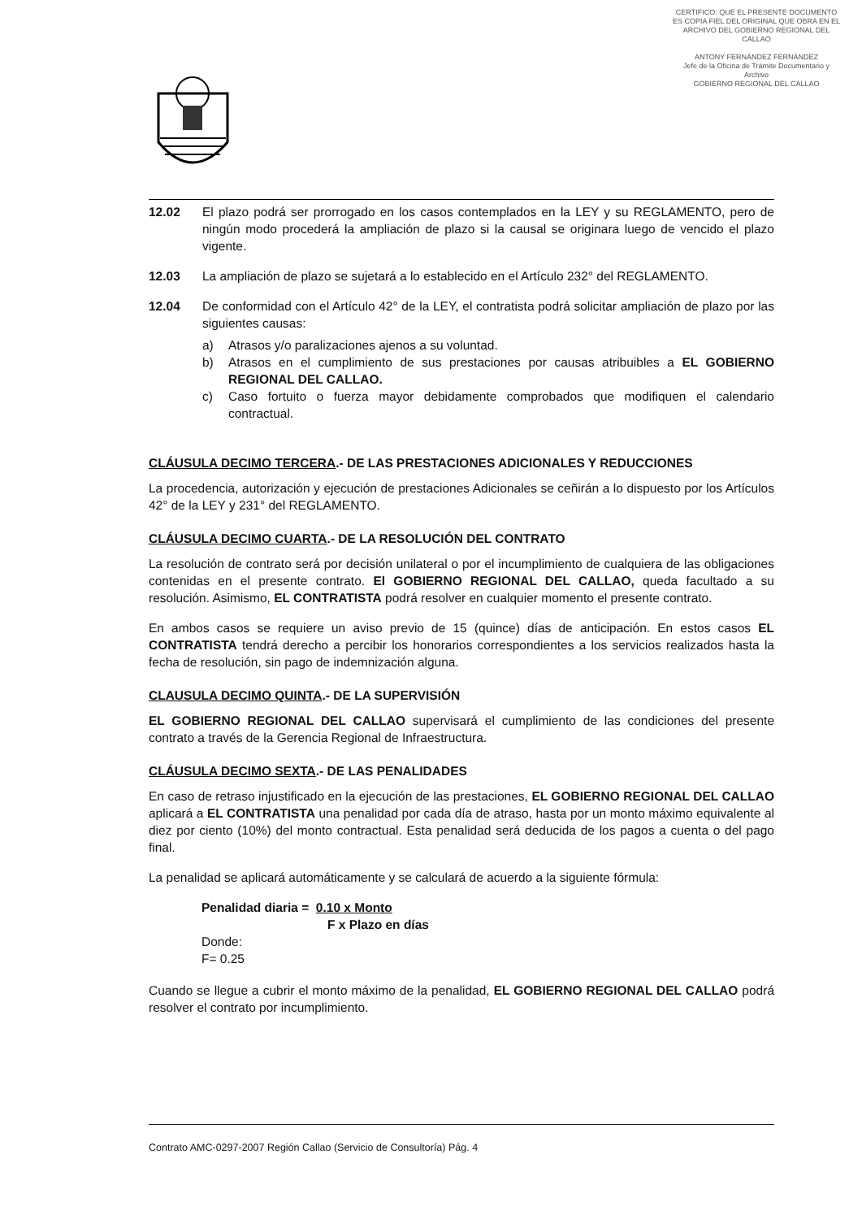CERTIFICO: QUE EL PRESENTE DOCUMENTO ES COPIA FIEL DEL ORIGINAL QUE OBRA EN EL ARCHIVO DEL GOBIERNO REGIONAL DEL CALLAO
ANTONY FERNÁNDEZ FERNÁNDEZ
Jefe de la Oficina de Trámite Documentario y Archivo
GOBIERNO REGIONAL DEL CALLAO
12.02 El plazo podrá ser prorrogado en los casos contemplados en la LEY y su REGLAMENTO, pero de ningún modo procederá la ampliación de plazo si la causal se originara luego de vencido el plazo vigente.
12.03 La ampliación de plazo se sujetará a lo establecido en el Artículo 232° del REGLAMENTO.
12.04 De conformidad con el Artículo 42° de la LEY, el contratista podrá solicitar ampliación de plazo por las siguientes causas:
a) Atrasos y/o paralizaciones ajenos a su voluntad.
b) Atrasos en el cumplimiento de sus prestaciones por causas atribuibles a EL GOBIERNO REGIONAL DEL CALLAO.
c) Caso fortuito o fuerza mayor debidamente comprobados que modifiquen el calendario contractual.
CLÁUSULA DECIMO TERCERA.- DE LAS PRESTACIONES ADICIONALES Y REDUCCIONES
La procedencia, autorización y ejecución de prestaciones Adicionales se ceñirán a lo dispuesto por los Artículos 42° de la LEY y 231° del REGLAMENTO.
CLÁUSULA DECIMO CUARTA.- DE LA RESOLUCIÓN DEL CONTRATO
La resolución de contrato será por decisión unilateral o por el incumplimiento de cualquiera de las obligaciones contenidas en el presente contrato. El GOBIERNO REGIONAL DEL CALLAO, queda facultado a su resolución. Asimismo, EL CONTRATISTA podrá resolver en cualquier momento el presente contrato.
En ambos casos se requiere un aviso previo de 15 (quince) días de anticipación. En estos casos EL CONTRATISTA tendrá derecho a percibir los honorarios correspondientes a los servicios realizados hasta la fecha de resolución, sin pago de indemnización alguna.
CLAUSULA DECIMO QUINTA.- DE LA SUPERVISIÓN
EL GOBIERNO REGIONAL DEL CALLAO supervisará el cumplimiento de las condiciones del presente contrato a través de la Gerencia Regional de Infraestructura.
CLÁUSULA DECIMO SEXTA.- DE LAS PENALIDADES
En caso de retraso injustificado en la ejecución de las prestaciones, EL GOBIERNO REGIONAL DEL CALLAO aplicará a EL CONTRATISTA una penalidad por cada día de atraso, hasta por un monto máximo equivalente al diez por ciento (10%) del monto contractual. Esta penalidad será deducida de los pagos a cuenta o del pago final.
La penalidad se aplicará automáticamente y se calculará de acuerdo a la siguiente fórmula:
Penalidad diaria = 0.10 x Monto
F x Plazo en días
Donde:
F= 0.25
Cuando se llegue a cubrir el monto máximo de la penalidad, EL GOBIERNO REGIONAL DEL CALLAO podrá resolver el contrato por incumplimiento.
Contrato AMC-0297-2007 Región Callao (Servicio de Consultoría) Pág. 4